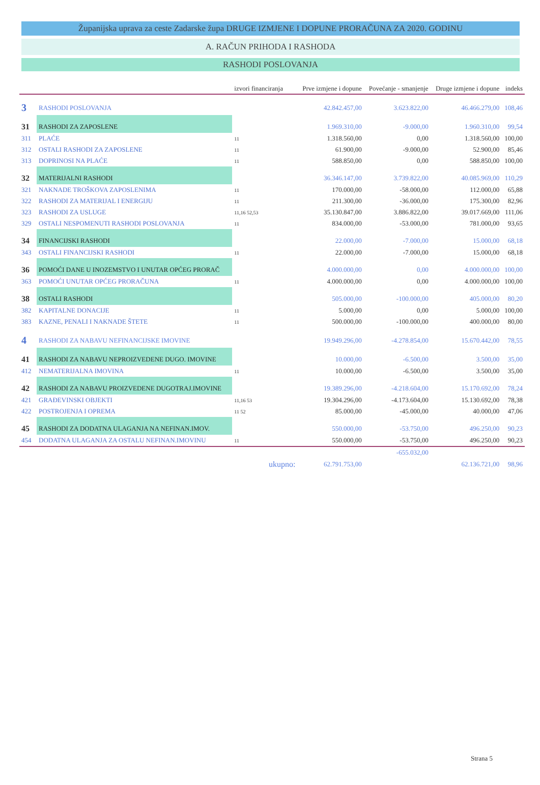Županijska uprava za ceste Zadarske župa DRUGE IZMJENE I DOPUNE PRORAČUNA ZA 2020. GODINU
A. RAČUN PRIHODA I RASHODA
RASHODI POSLOVANJA
| | | izvori financiranja | Prve izmjene i dopune | Povećanje - smanjenje | Druge izmjene i dopune | indeks |
| --- | --- | --- | --- | --- | --- | --- |
| 3 | RASHODI POSLOVANJA | | 42.842.457,00 | 3.623.822,00 | 46.466.279,00 | 108,46 |
| 31 | RASHODI ZA ZAPOSLENE | | 1.969.310,00 | -9.000,00 | 1.960.310,00 | 99,54 |
| 311 | PLAĆE | 11 | 1.318.560,00 | 0,00 | 1.318.560,00 | 100,00 |
| 312 | OSTALI RASHODI ZA ZAPOSLENE | 11 | 61.900,00 | -9.000,00 | 52.900,00 | 85,46 |
| 313 | DOPRINOSI NA PLAĆE | 11 | 588.850,00 | 0,00 | 588.850,00 | 100,00 |
| 32 | MATERIJALNI RASHODI | | 36.346.147,00 | 3.739.822,00 | 40.085.969,00 | 110,29 |
| 321 | NAKNADE TROŠKOVA ZAPOSLENIMA | 11 | 170.000,00 | -58.000,00 | 112.000,00 | 65,88 |
| 322 | RASHODI ZA MATERIJAL I ENERGIJU | 11 | 211.300,00 | -36.000,00 | 175.300,00 | 82,96 |
| 323 | RASHODI ZA USLUGE | 11,16 52,53 | 35.130.847,00 | 3.886.822,00 | 39.017.669,00 | 111,06 |
| 329 | OSTALI NESPOMENUTI RASHODI POSLOVANJA | 11 | 834.000,00 | -53.000,00 | 781.000,00 | 93,65 |
| 34 | FINANCIJSKI RASHODI | | 22.000,00 | -7.000,00 | 15.000,00 | 68,18 |
| 343 | OSTALI FINANCIJSKI RASHODI | 11 | 22.000,00 | -7.000,00 | 15.000,00 | 68,18 |
| 36 | POMOĆI DANE U INOZEMSTVO I UNUTAR OPĆEG PRORAČ | | 4.000.000,00 | 0,00 | 4.000.000,00 | 100,00 |
| 363 | POMOĆI UNUTAR OPĆEG PRORAČUNA | 11 | 4.000.000,00 | 0,00 | 4.000.000,00 | 100,00 |
| 38 | OSTALI RASHODI | | 505.000,00 | -100.000,00 | 405.000,00 | 80,20 |
| 382 | KAPITALNE DONACIJE | 11 | 5.000,00 | 0,00 | 5.000,00 | 100,00 |
| 383 | KAZNE, PENALI I NAKNADE ŠTETE | 11 | 500.000,00 | -100.000,00 | 400.000,00 | 80,00 |
| 4 | RASHODI ZA NABAVU NEFINANCIJSKE IMOVINE | | 19.949.296,00 | -4.278.854,00 | 15.670.442,00 | 78,55 |
| 41 | RASHODI ZA NABAVU NEPROIZVEDENE DUGO. IMOVINE | | 10.000,00 | -6.500,00 | 3.500,00 | 35,00 |
| 412 | NEMATERIJALNA IMOVINA | 11 | 10.000,00 | -6.500,00 | 3.500,00 | 35,00 |
| 42 | RASHODI ZA NABAVU PROIZVEDENE DUGOTRAJ.IMOVINE | | 19.389.296,00 | -4.218.604,00 | 15.170.692,00 | 78,24 |
| 421 | GRAĐEVINSKI OBJEKTI | 11,16 53 | 19.304.296,00 | -4.173.604,00 | 15.130.692,00 | 78,38 |
| 422 | POSTROJENJA I OPREMA | 11 52 | 85.000,00 | -45.000,00 | 40.000,00 | 47,06 |
| 45 | RASHODI ZA DODATNA ULAGANJA NA NEFINAN.IMOV. | | 550.000,00 | -53.750,00 | 496.250,00 | 90,23 |
| 454 | DODATNA ULAGANJA ZA OSTALU NEFINAN.IMOVINU | 11 | 550.000,00 | -53.750,00 | 496.250,00 | 90,23 |
| | | | | -655.032,00 | | |
| | | ukupno: | 62.791.753,00 | | 62.136.721,00 | 98,96 |
Strana 5